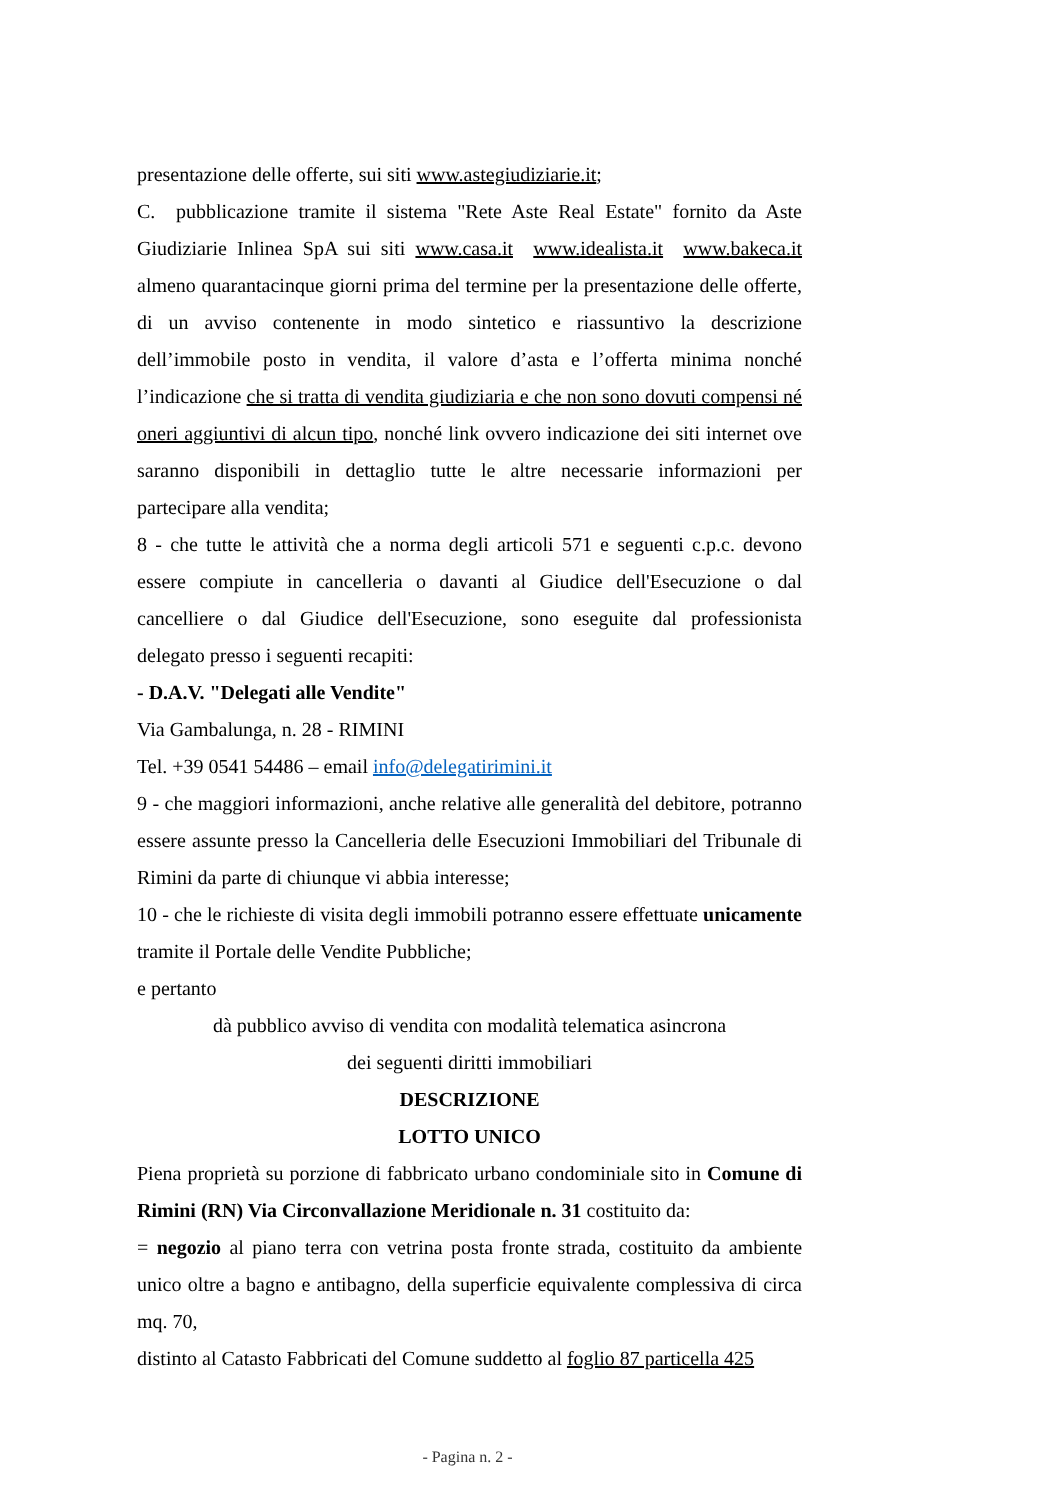presentazione delle offerte, sui siti www.astegiudiziarie.it;
C. pubblicazione tramite il sistema "Rete Aste Real Estate" fornito da Aste Giudiziarie Inlinea SpA sui siti www.casa.it www.idealista.it www.bakeca.it almeno quarantacinque giorni prima del termine per la presentazione delle offerte, di un avviso contenente in modo sintetico e riassuntivo la descrizione dell’immobile posto in vendita, il valore d’asta e l’offerta minima nonché l’indicazione che si tratta di vendita giudiziaria e che non sono dovuti compensi né oneri aggiuntivi di alcun tipo, nonché link ovvero indicazione dei siti internet ove saranno disponibili in dettaglio tutte le altre necessarie informazioni per partecipare alla vendita;
8 - che tutte le attività che a norma degli articoli 571 e seguenti c.p.c. devono essere compiute in cancelleria o davanti al Giudice dell'Esecuzione o dal cancelliere o dal Giudice dell'Esecuzione, sono eseguite dal professionista delegato presso i seguenti recapiti:
- D.A.V. "Delegati alle Vendite"
Via Gambalunga, n. 28 - RIMINI
Tel. +39 0541 54486 – email info@delegatirimini.it
9 - che maggiori informazioni, anche relative alle generalità del debitore, potranno essere assunte presso la Cancelleria delle Esecuzioni Immobiliari del Tribunale di Rimini da parte di chiunque vi abbia interesse;
10 - che le richieste di visita degli immobili potranno essere effettuate unicamente tramite il Portale delle Vendite Pubbliche;
e pertanto
dà pubblico avviso di vendita con modalità telematica asincrona
dei seguenti diritti immobiliari
DESCRIZIONE
LOTTO UNICO
Piena proprietà su porzione di fabbricato urbano condominiale sito in Comune di Rimini (RN) Via Circonvallazione Meridionale n. 31 costituito da:
= negozio al piano terra con vetrina posta fronte strada, costituito da ambiente unico oltre a bagno e antibagno, della superficie equivalente complessiva di circa mq. 70,
distinto al Catasto Fabbricati del Comune suddetto al foglio 87 particella 425
- Pagina n. 2 -